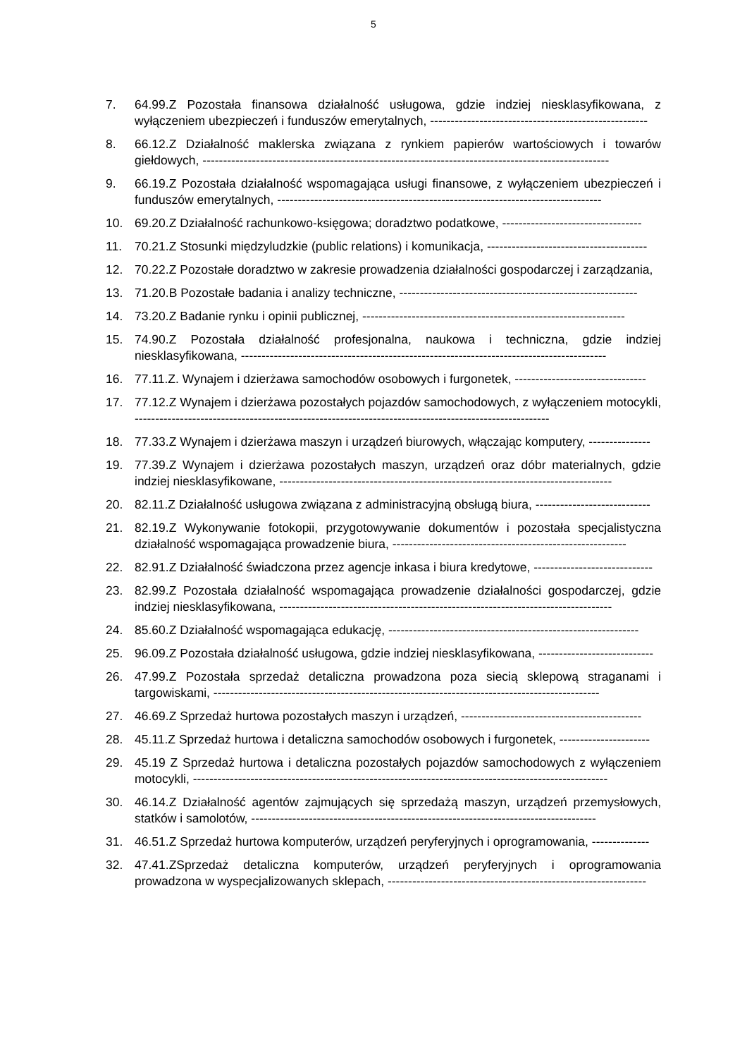5
7. 64.99.Z Pozostała finansowa działalność usługowa, gdzie indziej niesklasyfikowana, z wyłączeniem ubezpieczeń i funduszów emerytalnych, -----------------------------------------------------
8. 66.12.Z Działalność maklerska związana z rynkiem papierów wartościowych i towarów giełdowych, ---------------------------------------------------------------------------------------------------
9. 66.19.Z Pozostała działalność wspomagająca usługi finansowe, z wyłączeniem ubezpieczeń i funduszów emerytalnych, -------------------------------------------------------------------------------
10. 69.20.Z Działalność rachunkowo-księgowa; doradztwo podatkowe, ----------------------------------
11. 70.21.Z Stosunki międzyludzkie (public relations) i komunikacja, ---------------------------------------
12. 70.22.Z Pozostałe doradztwo w zakresie prowadzenia działalności gospodarczej i zarządzania,
13. 71.20.B Pozostałe badania i analizy techniczne, ----------------------------------------------------------
14. 73.20.Z Badanie rynku i opinii publicznej, ----------------------------------------------------------------
15. 74.90.Z Pozostała działalność profesjonalna, naukowa i techniczna, gdzie indziej niesklasyfikowana, -----------------------------------------------------------------------------------------
16. 77.11.Z. Wynajem i dzierżawa samochodów osobowych i furgonetek, --------------------------------
17. 77.12.Z Wynajem i dzierżawa pozostałych pojazdów samochodowych, z wyłączeniem motocykli, -----------------------------------------------------------------------------------------------------
18. 77.33.Z Wynajem i dzierżawa maszyn i urządzeń biurowych, włączając komputery, ---------------
19. 77.39.Z Wynajem i dzierżawa pozostałych maszyn, urządzeń oraz dóbr materialnych, gdzie indziej niesklasyfikowane, ---------------------------------------------------------------------------------
20. 82.11.Z Działalność usługowa związana z administracyjną obsługą biura, ----------------------------
21. 82.19.Z Wykonywanie fotokopii, przygotowywanie dokumentów i pozostała specjalistyczna działalność wspomagająca prowadzenie biura, ---------------------------------------------------------
22. 82.91.Z Działalność świadczona przez agencje inkasa i biura kredytowe, -----------------------------
23. 82.99.Z Pozostała działalność wspomagająca prowadzenie działalności gospodarczej, gdzie indziej niesklasyfikowana, ---------------------------------------------------------------------------------
24. 85.60.Z Działalność wspomagająca edukację, -------------------------------------------------------------
25. 96.09.Z Pozostała działalność usługowa, gdzie indziej niesklasyfikowana, ----------------------------
26. 47.99.Z Pozostała sprzedaż detaliczna prowadzona poza siecią sklepową straganami i targowiskami, ----------------------------------------------------------------------------------------------
27. 46.69.Z Sprzedaż hurtowa pozostałych maszyn i urządzeń, --------------------------------------------
28. 45.11.Z Sprzedaż hurtowa i detaliczna samochodów osobowych i furgonetek, ----------------------
29. 45.19 Z Sprzedaż hurtowa i detaliczna pozostałych pojazdów samochodowych z wyłączeniem motocykli, -----------------------------------------------------------------------------------------------------
30. 46.14.Z Działalność agentów zajmujących się sprzedażą maszyn, urządzeń przemysłowych, statków i samolotów, ------------------------------------------------------------------------------------
31. 46.51.Z Sprzedaż hurtowa komputerów, urządzeń peryferyjnych i oprogramowania, --------------
32. 47.41.ZSprzedaż detaliczna komputerów, urządzeń peryferyjnych i oprogramowania prowadzona w wyspecjalizowanych sklepach, ---------------------------------------------------------------